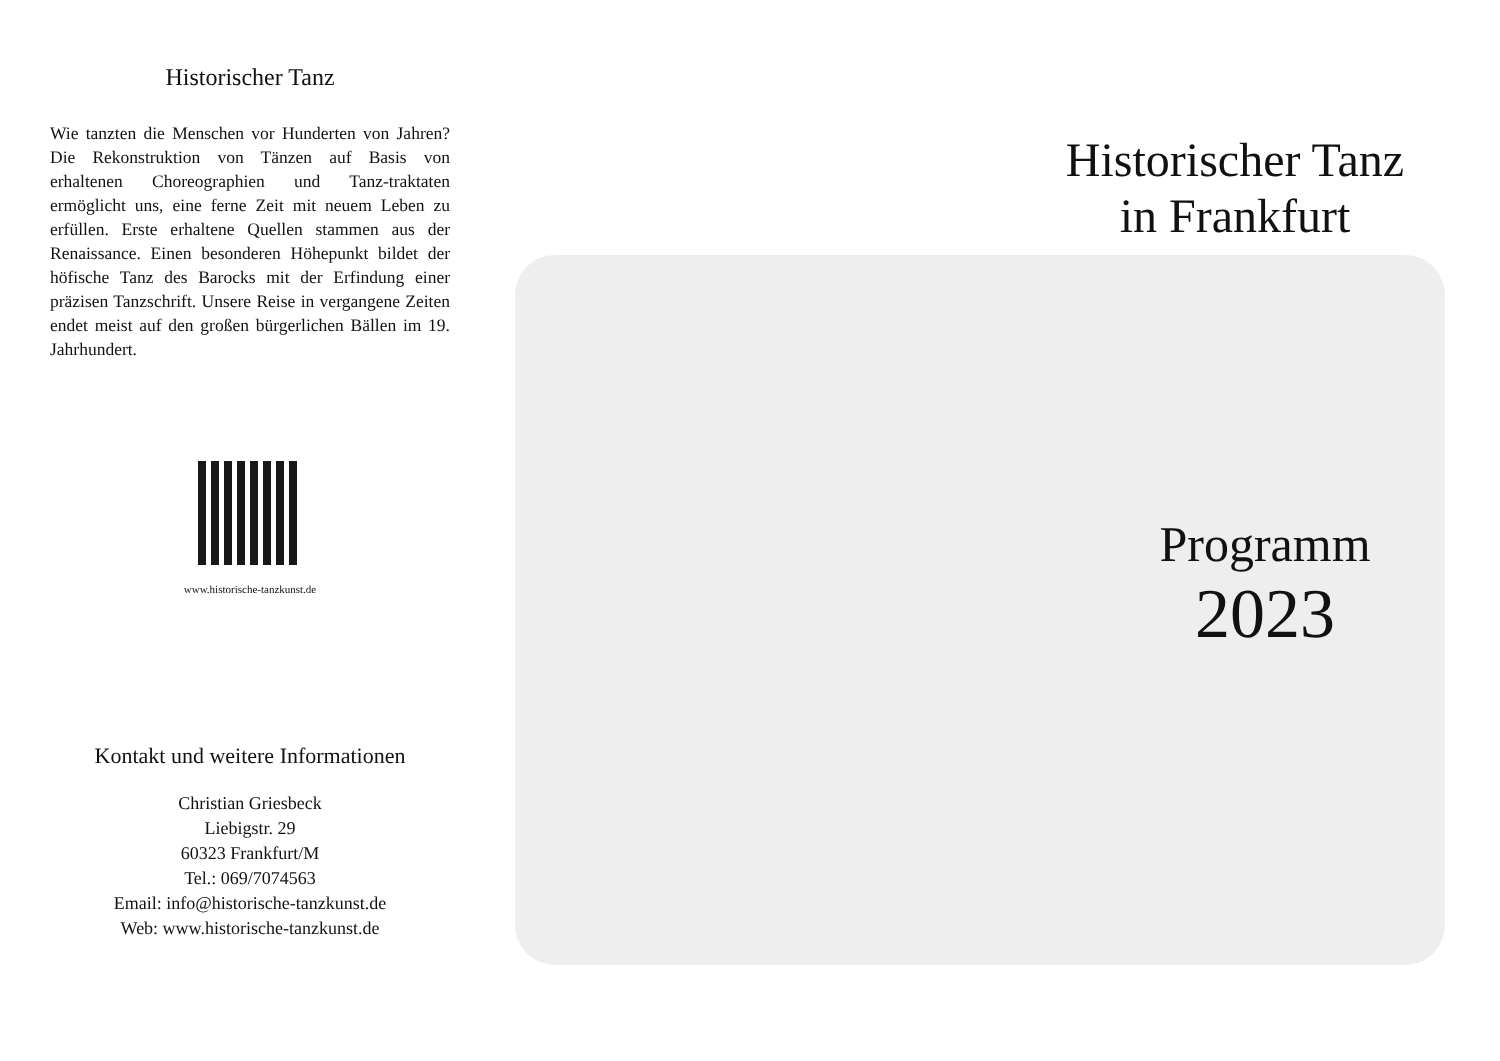Historischer Tanz
Wie tanzten die Menschen vor Hunderten von Jahren? Die Rekonstruktion von Tänzen auf Basis von erhaltenen Choreographien und Tanz-traktaten ermöglicht uns, eine ferne Zeit mit neuem Leben zu erfüllen. Erste erhaltene Quellen stammen aus der Renaissance. Einen besonderen Höhepunkt bildet der höfische Tanz des Barocks mit der Erfindung einer präzisen Tanzschrift. Unsere Reise in vergangene Zeiten endet meist auf den großen bürgerlichen Bällen im 19. Jahrhundert.
www.historische-tanzkunst.de
Kontakt und weitere Informationen
Christian Griesbeck
Liebigstr. 29
60323 Frankfurt/M
Tel.: 069/7074563
Email: info@historische-tanzkunst.de
Web: www.historische-tanzkunst.de
Historischer Tanz
in Frankfurt
Programm
2023